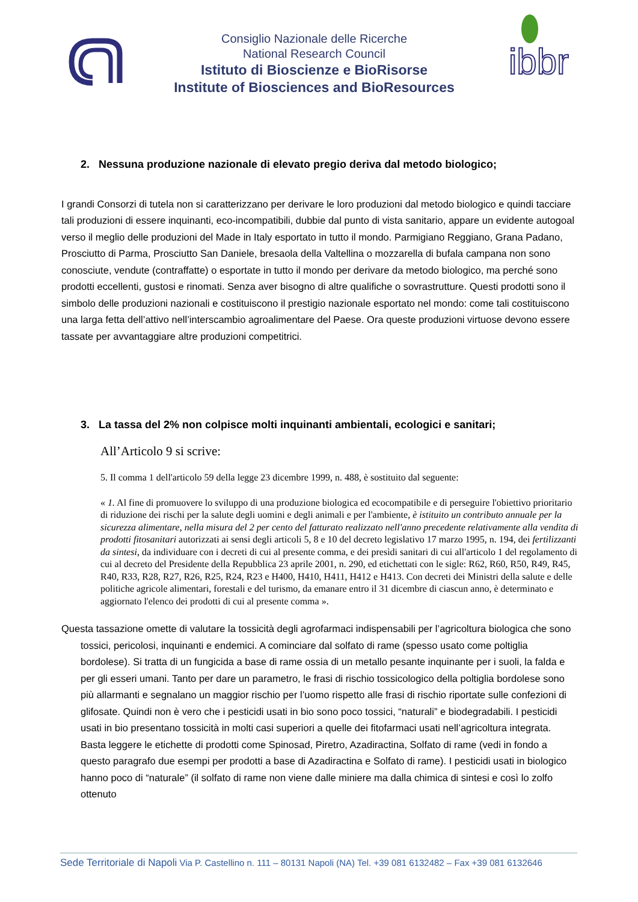Consiglio Nazionale delle Ricerche
National Research Council
Istituto di Bioscienze e BioRisorse
Institute of Biosciences and BioResources
ibbr
2. Nessuna produzione nazionale di elevato pregio deriva dal metodo biologico;
I grandi Consorzi di tutela non si caratterizzano per derivare le loro produzioni dal metodo biologico e quindi tacciare tali produzioni di essere inquinanti, eco-incompatibili, dubbie dal punto di vista sanitario, appare un evidente autogoal verso il meglio delle produzioni del Made in Italy esportato in tutto il mondo. Parmigiano Reggiano, Grana Padano, Prosciutto di Parma, Prosciutto San Daniele, bresaola della Valtellina o mozzarella di bufala campana non sono conosciute, vendute (contraffatte) o esportate in tutto il mondo per derivare da metodo biologico, ma perché sono prodotti eccellenti, gustosi e rinomati. Senza aver bisogno di altre qualifiche o sovrastrutture. Questi prodotti sono il simbolo delle produzioni nazionali e costituiscono il prestigio nazionale esportato nel mondo: come tali costituiscono una larga fetta dell’attivo nell’interscambio agroalimentare del Paese. Ora queste produzioni virtuose devono essere tassate per avvantaggiare altre produzioni competitrici.
3. La tassa del 2% non colpisce molti inquinanti ambientali, ecologici e sanitari;
All’Articolo 9 si scrive:
5. Il comma 1 dell'articolo 59 della legge 23 dicembre 1999, n. 488, è sostituito dal seguente:
« 1. Al fine di promuovere lo sviluppo di una produzione biologica ed ecocompatibile e di perseguire l'obiettivo prioritario di riduzione dei rischi per la salute degli uomini e degli animali e per l'ambiente, è istituito un contributo annuale per la sicurezza alimentare, nella misura del 2 per cento del fatturato realizzato nell'anno precedente relativamente alla vendita di prodotti fitosanitari autorizzati ai sensi degli articoli 5, 8 e 10 del decreto legislativo 17 marzo 1995, n. 194, dei fertilizzanti da sintesi, da individuare con i decreti di cui al presente comma, e dei presìdi sanitari di cui all'articolo 1 del regolamento di cui al decreto del Presidente della Repubblica 23 aprile 2001, n. 290, ed etichettati con le sigle: R62, R60, R50, R49, R45, R40, R33, R28, R27, R26, R25, R24, R23 e H400, H410, H411, H412 e H413. Con decreti dei Ministri della salute e delle politiche agricole alimentari, forestali e del turismo, da emanare entro il 31 dicembre di ciascun anno, è determinato e aggiornato l'elenco dei prodotti di cui al presente comma ».
Questa tassazione omette di valutare la tossicità degli agrofarmaci indispensabili per l’agricoltura biologica che sono tossici, pericolosi, inquinanti e endemici. A cominciare dal solfato di rame (spesso usato come poltiglia bordolese). Si tratta di un fungicida a base di rame ossia di un metallo pesante inquinante per i suoli, la falda e per gli esseri umani. Tanto per dare un parametro, le frasi di rischio tossicologico della poltiglia bordolese sono più allarmanti e segnalano un maggior rischio per l’uomo rispetto alle frasi di rischio riportate sulle confezioni di glifosate. Quindi non è vero che i pesticidi usati in bio sono poco tossici, “naturali” e biodegradabili. I pesticidi usati in bio presentano tossicità in molti casi superiori a quelle dei fitofarmaci usati nell’agricoltura integrata. Basta leggere le etichette di prodotti come Spinosad, Piretro, Azadiractina, Solfato di rame (vedi in fondo a questo paragrafo due esempi per prodotti a base di Azadiractina e Solfato di rame). I pesticidi usati in biologico hanno poco di “naturale” (il solfato di rame non viene dalle miniere ma dalla chimica di sintesi e così lo zolfo ottenuto
Sede Territoriale di Napoli Via P. Castellino n. 111 – 80131 Napoli (NA) Tel. +39 081 6132482 – Fax +39 081 6132646